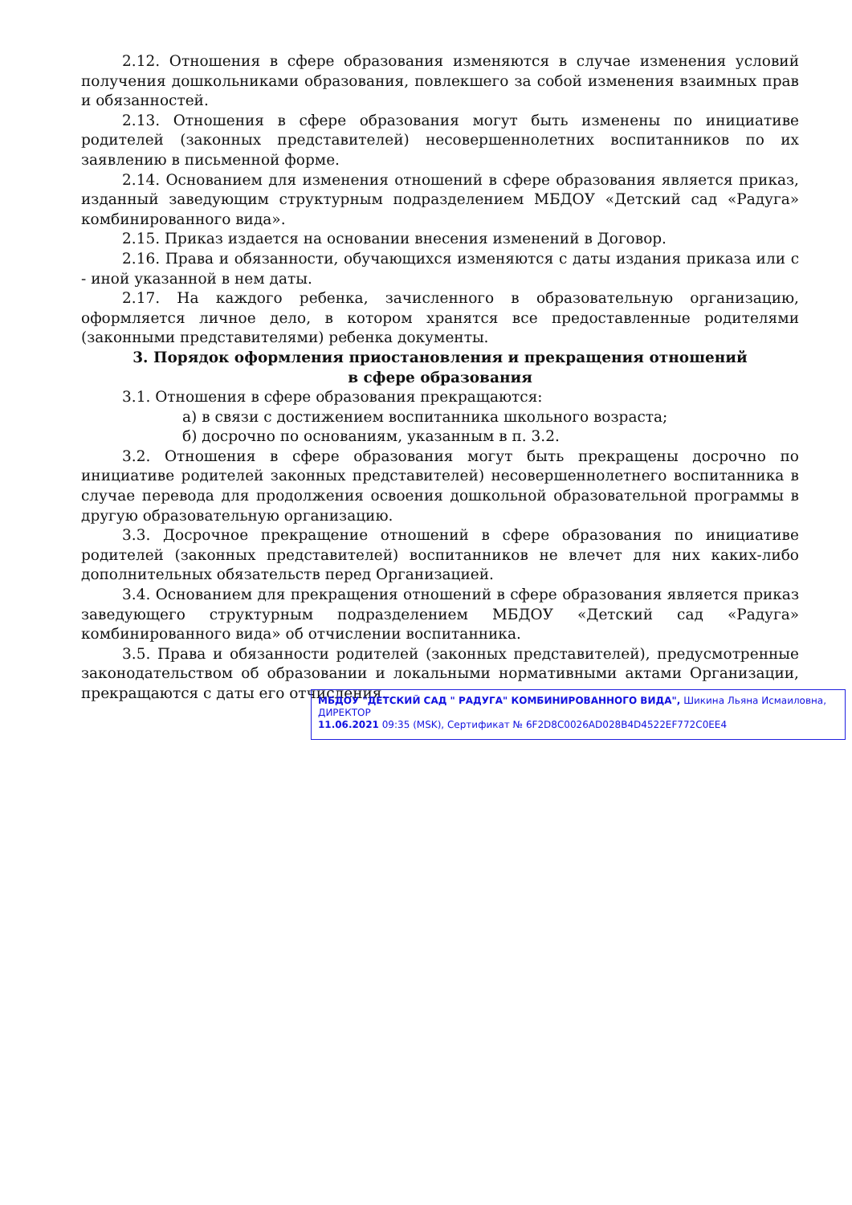2.12. Отношения в сфере образования изменяются в случае изменения условий получения дошкольниками образования, повлекшего за собой изменения взаимных прав и обязанностей.
2.13. Отношения в сфере образования могут быть изменены по инициативе родителей (законных представителей) несовершеннолетних воспитанников по их заявлению в письменной форме.
2.14. Основанием для изменения отношений в сфере образования является приказ, изданный заведующим структурным подразделением МБДОУ «Детский сад «Радуга» комбинированного вида».
2.15. Приказ издается на основании внесения изменений в Договор.
2.16. Права и обязанности, обучающихся изменяются с даты издания приказа или с - иной указанной в нем даты.
2.17. На каждого ребенка, зачисленного в образовательную организацию, оформляется личное дело, в котором хранятся все предоставленные родителями (законными представителями) ребенка документы.
3. Порядок оформления приостановления и прекращения отношений
в сфере образования
3.1. Отношения в сфере образования прекращаются:
а) в связи с достижением воспитанника школьного возраста;
б) досрочно по основаниям, указанным в п. 3.2.
3.2. Отношения в сфере образования могут быть прекращены досрочно по инициативе родителей законных представителей) несовершеннолетнего воспитанника в случае перевода для продолжения освоения дошкольной образовательной программы в другую образовательную организацию.
3.3. Досрочное прекращение отношений в сфере образования по инициативе родителей (законных представителей) воспитанников не влечет для них каких-либо дополнительных обязательств перед Организацией.
3.4. Основанием для прекращения отношений в сфере образования является приказ заведующего структурным подразделением МБДОУ «Детский сад «Радуга» комбинированного вида» об отчислении воспитанника.
3.5. Права и обязанности родителей (законных представителей), предусмотренные законодательством об образовании и локальными нормативными актами Организации, прекращаются с даты его отчисления.
МБДОУ "ДЕТСКИЙ САД " РАДУГА" КОМБИНИРОВАННОГО ВИДА", Шикина Льяна Исмаиловна, ДИРЕКТОР
11.06.2021 09:35 (MSK), Сертификат № 6F2D8C0026AD028B4D4522EF772C0EE4